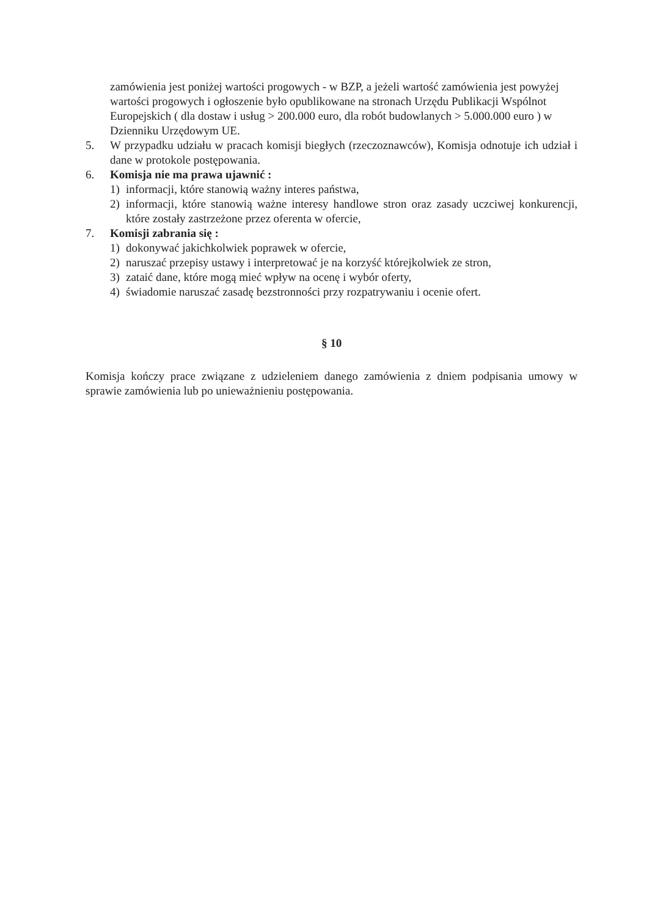zamówienia jest poniżej wartości progowych - w BZP, a jeżeli wartość zamówienia jest powyżej wartości progowych i ogłoszenie było opublikowane na stronach Urzędu Publikacji Wspólnot Europejskich ( dla dostaw i usług > 200.000 euro, dla robót budowlanych > 5.000.000 euro ) w Dzienniku Urzędowym UE.
5. W przypadku udziału w pracach komisji biegłych (rzeczoznawców), Komisja odnotuje ich udział i dane w protokole postępowania.
6. Komisja nie ma prawa ujawnić :
1) informacji, które stanowią ważny interes państwa,
2) informacji, które stanowią ważne interesy handlowe stron oraz zasady uczciwej konkurencji, które zostały zastrzeżone przez oferenta w ofercie,
7. Komisji zabrania się :
1) dokonywać jakichkolwiek poprawek w ofercie,
2) naruszać przepisy ustawy i interpretować je na korzyść którejkolwiek ze stron,
3) zataić dane, które mogą mieć wpływ na ocenę i wybór oferty,
4) świadomie naruszać zasadę bezstronności przy rozpatrywaniu i ocenie ofert.
§ 10
Komisja kończy prace związane z udzieleniem danego zamówienia z dniem podpisania umowy w sprawie zamówienia lub po unieważnieniu postępowania.